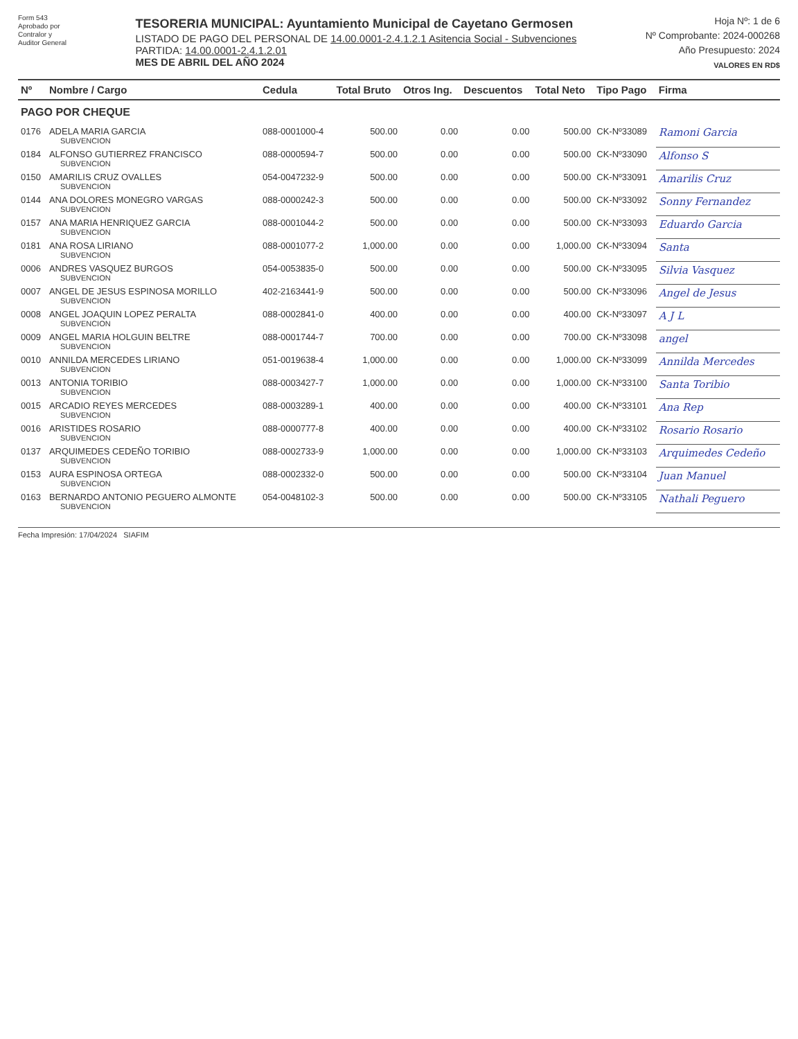Form 543
Aprobado por
Contralor y
Auditor General
TESORERIA MUNICIPAL: Ayuntamiento Municipal de Cayetano Germosen
LISTADO DE PAGO DEL PERSONAL DE 14.00.0001-2.4.1.2.1 Asitencia Social - Subvenciones
PARTIDA: 14.00.0001-2.4.1.2.01
MES DE ABRIL DEL AÑO 2024
Hoja Nº: 1 de 6
Nº Comprobante: 2024-000268
Año Presupuesto: 2024
VALORES EN RD$
| Nº | Nombre / Cargo | Cedula | Total Bruto | Otros Ing. | Descuentos | Total Neto | Tipo Pago | Firma |
| --- | --- | --- | --- | --- | --- | --- | --- | --- |
| PAGO POR CHEQUE | | | | | | | | |
| 0176 | ADELA MARIA GARCIA SUBVENCION | 088-0001000-4 | 500.00 | 0.00 | 0.00 | 500.00 | CK-Nº33089 | Ramoni Garcia |
| 0184 | ALFONSO GUTIERREZ FRANCISCO SUBVENCION | 088-0000594-7 | 500.00 | 0.00 | 0.00 | 500.00 | CK-Nº33090 | Alfonso S |
| 0150 | AMARILIS CRUZ OVALLES SUBVENCION | 054-0047232-9 | 500.00 | 0.00 | 0.00 | 500.00 | CK-Nº33091 | Amarilis Cruz |
| 0144 | ANA DOLORES MONEGRO VARGAS SUBVENCION | 088-0000242-3 | 500.00 | 0.00 | 0.00 | 500.00 | CK-Nº33092 | Sonny Fernandez |
| 0157 | ANA MARIA HENRIQUEZ GARCIA SUBVENCION | 088-0001044-2 | 500.00 | 0.00 | 0.00 | 500.00 | CK-Nº33093 | Eduardo Garcia |
| 0181 | ANA ROSA LIRIANO SUBVENCION | 088-0001077-2 | 1,000.00 | 0.00 | 0.00 | 1,000.00 | CK-Nº33094 | Santa |
| 0006 | ANDRES VASQUEZ BURGOS SUBVENCION | 054-0053835-0 | 500.00 | 0.00 | 0.00 | 500.00 | CK-Nº33095 | Silvia Vasquez |
| 0007 | ANGEL DE JESUS ESPINOSA MORILLO SUBVENCION | 402-2163441-9 | 500.00 | 0.00 | 0.00 | 500.00 | CK-Nº33096 | Angel de Jesus |
| 0008 | ANGEL JOAQUIN LOPEZ PERALTA SUBVENCION | 088-0002841-0 | 400.00 | 0.00 | 0.00 | 400.00 | CK-Nº33097 | A J L |
| 0009 | ANGEL MARIA HOLGUIN BELTRE SUBVENCION | 088-0001744-7 | 700.00 | 0.00 | 0.00 | 700.00 | CK-Nº33098 | angel |
| 0010 | ANNILDA MERCEDES LIRIANO SUBVENCION | 051-0019638-4 | 1,000.00 | 0.00 | 0.00 | 1,000.00 | CK-Nº33099 | Annilda Mercedes |
| 0013 | ANTONIA TORIBIO SUBVENCION | 088-0003427-7 | 1,000.00 | 0.00 | 0.00 | 1,000.00 | CK-Nº33100 | Santa Toribio |
| 0015 | ARCADIO REYES MERCEDES SUBVENCION | 088-0003289-1 | 400.00 | 0.00 | 0.00 | 400.00 | CK-Nº33101 | Ana Rep |
| 0016 | ARISTIDES ROSARIO SUBVENCION | 088-0000777-8 | 400.00 | 0.00 | 0.00 | 400.00 | CK-Nº33102 | Rosario Rosario |
| 0137 | ARQUIMEDES CEDEÑO TORIBIO SUBVENCION | 088-0002733-9 | 1,000.00 | 0.00 | 0.00 | 1,000.00 | CK-Nº33103 | Arquimedes Cedeño |
| 0153 | AURA ESPINOSA ORTEGA SUBVENCION | 088-0002332-0 | 500.00 | 0.00 | 0.00 | 500.00 | CK-Nº33104 | Juan Manuel |
| 0163 | BERNARDO ANTONIO PEGUERO ALMONTE SUBVENCION | 054-0048102-3 | 500.00 | 0.00 | 0.00 | 500.00 | CK-Nº33105 | Nathali Peguero |
Fecha Impresión: 17/04/2024 SIAFIM